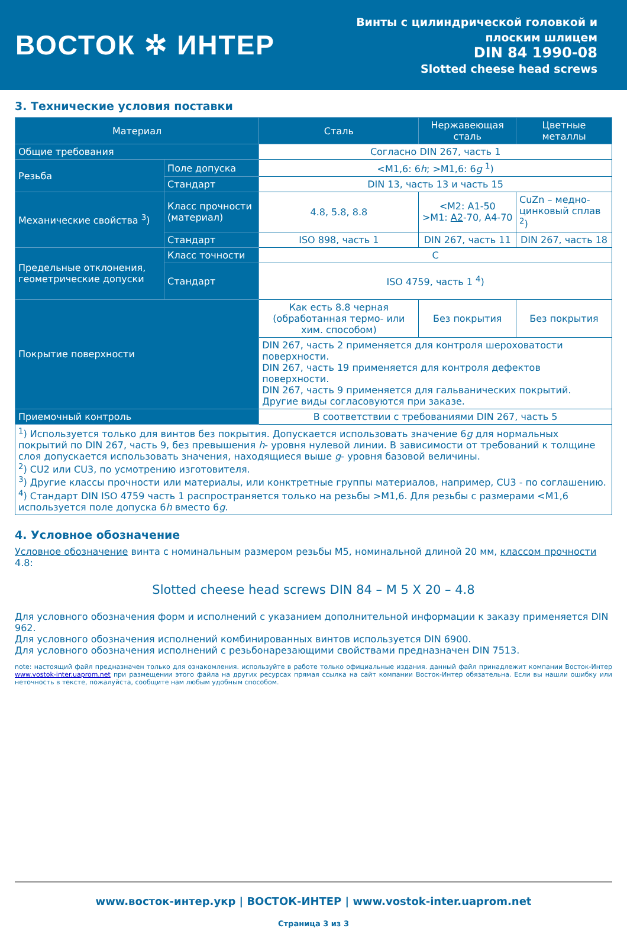ВОСТОК ✲ ИНТЕР
Винты с цилиндрической головкой и
плоским шлицем
DIN 84 1990-08
Slotted cheese head screws
3. Технические условия поставки
| Материал | | Сталь | Нержавеющая сталь | Цветные металлы |
| --- | --- | --- | --- | --- |
| Общие требования | | Согласно DIN 267, часть 1 | | |
| Резьба | Поле допуска | <M1,6: 6 h ; >M1,6: 6 g <sup>1</sup>) | | |
| | Стандарт | DIN 13, часть 13 и часть 15 | | |
| Механические свойства <sup>3</sup>) | Класс прочности (материал) | 4.8, 5.8, 8.8 | <M2: A1-50 >M1: A2 -70, A4-70 | CuZn – медно-цинковый сплав <sup>2</sup>) |
| | Стандарт | ISO 898, часть 1 | DIN 267, часть 11 | DIN 267, часть 18 |
| Предельные отклонения, геометрические допуски | Класс точности | C | | |
| | Стандарт | ISO 4759, часть 1 <sup>4</sup>) | | |
| Покрытие поверхности | | Как есть 8.8 черная (обработанная термо- или хим. способом) | Без покрытия | Без покрытия |
| | | DIN 267, часть 2 применяется для контроля шероховатости поверхности. DIN 267, часть 19 применяется для контроля дефектов поверхности. DIN 267, часть 9 применяется для гальванических покрытий. Другие виды согласовуются при заказе. | | |
| Приемочный контроль | | В соответствии с требованиями DIN 267, часть 5 | | |
| <sup>1</sup>) Используется только для винтов без покрытия. Допускается использовать значение 6 g для нормальных покрытий по DIN 267, часть 9, без превышения h - уровня нулевой линии. В зависимости от требований к толщине слоя допускается использовать значения, находящиеся выше g - уровня базовой величины. <sup>2</sup>) CU2 или CU3, по усмотрению изготовителя. <sup>3</sup>) Другие классы прочности или материалы, или конктретные группы материалов, например, CU3 - по соглашению. <sup>4</sup>) Стандарт DIN ISO 4759 часть 1 распространяется только на резьбы >M1,6. Для резьбы с размерами <M1,6 используется поле допуска 6 h вместо 6 g . | | | | |
4. Условное обозначение
Условное обозначение винта с номинальным размером резьбы M5, номинальной длиной 20 мм, классом прочности 4.8:
Slotted cheese head screws DIN 84 – M 5 X 20 – 4.8
Для условного обозначения форм и исполнений с указанием дополнительной информации к заказу применяется DIN 962.
Для условного обозначения исполнений комбинированных винтов используется DIN 6900.
Для условного обозначения исполнений с резьбонарезающими свойствами предназначен DIN 7513.
note: настоящий файл предназначен только для ознакомления. используйте в работе только официальные издания. данный файл принадлежит компании Восток-Интер www.vostok-inter.uaprom.net при размещении этого файла на других ресурсах прямая ссылка на сайт компании Восток-Интер обязательна. Если вы нашли ошибку или неточность в тексте, пожалуйста, сообщите нам любым удобным способом.
www.восток-интер.укр | ВОСТОК-ИНТЕР | www.vostok-inter.uaprom.net
Страница 3 из 3